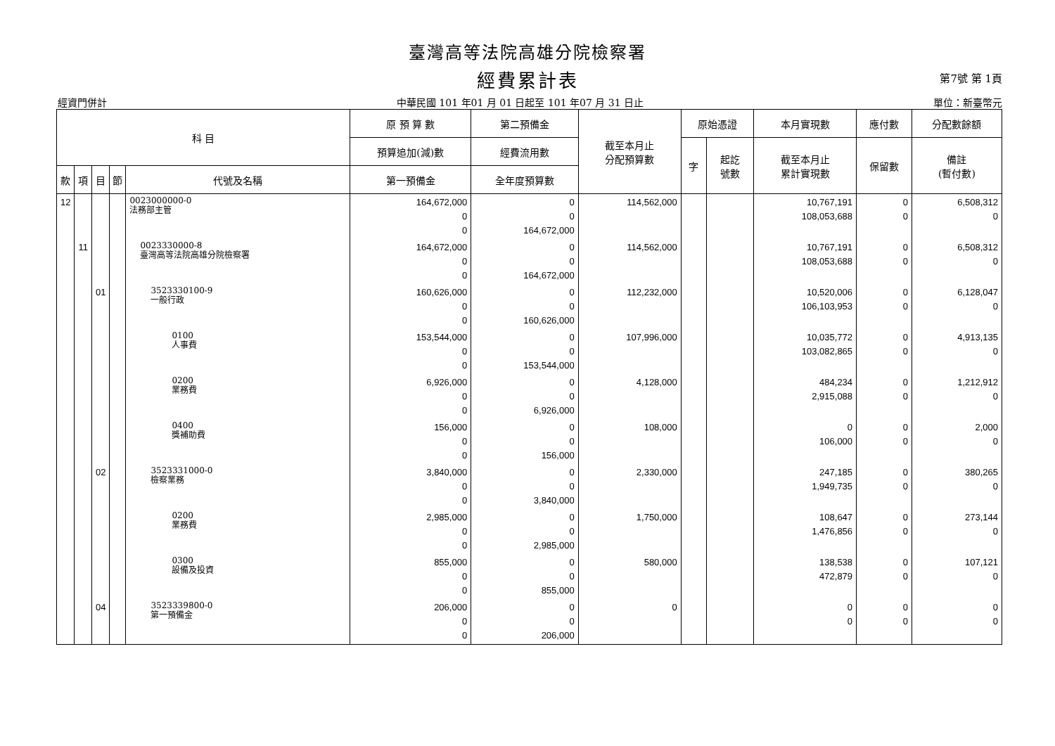臺灣高等法院高雄分院檢察署
經費累計表
第7號 第 1頁
經資門併計 中華民國 101 年01 月 01 日起至 101 年07 月 31 日止 單位：新臺幣元
| 科 目 | | | | | 原 預 算 數 | 第二預備金 | 截至本月止 分配預算數 | 原始憑證 | | 本月實現數 | 應付數 | 分配數餘額 |
| --- | --- | --- | --- | --- | --- | --- | --- | --- | --- | --- | --- | --- |
| | | | | | 預算追加(減)數 | 經費流用數 | | 字 | 起訖 號數 | 截至本月止 累計實現數 | 保留數 | 備註 (暫付數) |
| 款 | 項 | 目 | 節 | 代號及名稱 | 第一預備金 | 全年度預算數 | | | | | | |
| 12 | | | | 0023000000-0 法務部主管 | 164,672,000 0 0 | 0 0 164,672,000 | 114,562,000 | | | 10,767,191 108,053,688 | 0 0 | 6,508,312 0 |
| | 11 | | | 0023330000-8 臺灣高等法院高雄分院檢察署 | 164,672,000 0 0 | 0 0 164,672,000 | 114,562,000 | | | 10,767,191 108,053,688 | 0 0 | 6,508,312 0 |
| | | 01 | | 3523330100-9 一般行政 | 160,626,000 0 0 | 0 0 160,626,000 | 112,232,000 | | | 10,520,006 106,103,953 | 0 0 | 6,128,047 0 |
| | | | | 0100 人事費 | 153,544,000 0 0 | 0 0 153,544,000 | 107,996,000 | | | 10,035,772 103,082,865 | 0 0 | 4,913,135 0 |
| | | | | 0200 業務費 | 6,926,000 0 0 | 0 0 6,926,000 | 4,128,000 | | | 484,234 2,915,088 | 0 0 | 1,212,912 0 |
| | | | | 0400 獎補助費 | 156,000 0 0 | 0 0 156,000 | 108,000 | | | 0 106,000 | 0 0 | 2,000 0 |
| | | 02 | | 3523331000-0 檢察業務 | 3,840,000 0 0 | 0 0 3,840,000 | 2,330,000 | | | 247,185 1,949,735 | 0 0 | 380,265 0 |
| | | | | 0200 業務費 | 2,985,000 0 0 | 0 0 2,985,000 | 1,750,000 | | | 108,647 1,476,856 | 0 0 | 273,144 0 |
| | | | | 0300 設備及投資 | 855,000 0 0 | 0 0 855,000 | 580,000 | | | 138,538 472,879 | 0 0 | 107,121 0 |
| | | 04 | | 3523339800-0 第一預備金 | 206,000 0 0 | 0 0 206,000 | 0 | | | 0 0 | 0 0 | 0 0 |